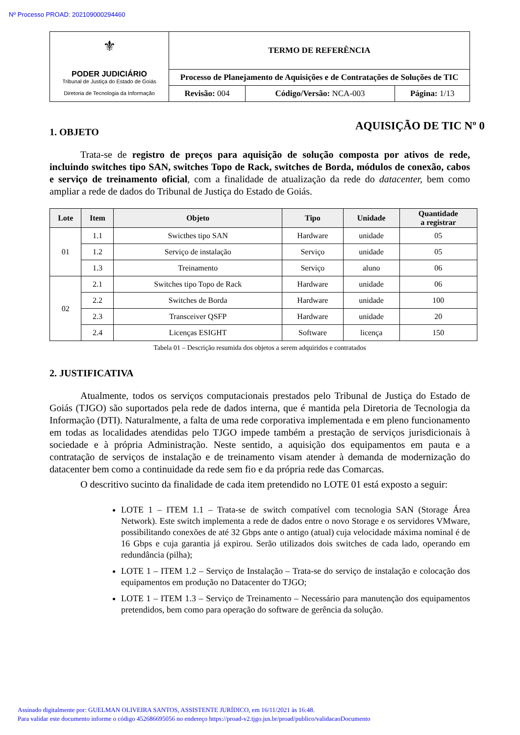Nº Processo PROAD: 202109000294460
| ⚜ PODER JUDICIÁRIO Tribunal de Justiça do Estado de Goiás Diretoria de Tecnologia da Informação | TERMO DE REFERÊNCIA | | |
| | Processo de Planejamento de Aquisições e de Contratações de Soluções de TIC | | |
| | Revisão: 004 | Código/Versão: NCA-003 | Página: 1/13 |
1. OBJETO
AQUISIÇÃO DE TIC Nº 0
Trata-se de registro de preços para aquisição de solução composta por ativos de rede, incluindo switches tipo SAN, switches Topo de Rack, switches de Borda, módulos de conexão, cabos e serviço de treinamento oficial, com a finalidade de atualização da rede do datacenter, bem como ampliar a rede de dados do Tribunal de Justiça do Estado de Goiás.
| Lote | Item | Objeto | Tipo | Unidade | Quantidade a registrar |
| --- | --- | --- | --- | --- | --- |
| 01 | 1.1 | Swicthes tipo SAN | Hardware | unidade | 05 |
| | 1.2 | Serviço de instalação | Serviço | unidade | 05 |
| | 1.3 | Treinamento | Serviço | aluno | 06 |
| 02 | 2.1 | Switches tipo Topo de Rack | Hardware | unidade | 06 |
| | 2.2 | Switches de Borda | Hardware | unidade | 100 |
| | 2.3 | Transceiver QSFP | Hardware | unidade | 20 |
| | 2.4 | Licenças ESIGHT | Software | licença | 150 |
Tabela 01 – Descrição resumida dos objetos a serem adquiridos e contratados
2. JUSTIFICATIVA
Atualmente, todos os serviços computacionais prestados pelo Tribunal de Justiça do Estado de Goiás (TJGO) são suportados pela rede de dados interna, que é mantida pela Diretoria de Tecnologia da Informação (DTI). Naturalmente, a falta de uma rede corporativa implementada e em pleno funcionamento em todas as localidades atendidas pelo TJGO impede também a prestação de serviços jurisdicionais à sociedade e à própria Administração. Neste sentido, a aquisição dos equipamentos em pauta e a contratação de serviços de instalação e de treinamento visam atender à demanda de modernização do datacenter bem como a continuidade da rede sem fio e da própria rede das Comarcas.
O descritivo sucinto da finalidade de cada item pretendido no LOTE 01 está exposto a seguir:
LOTE 1 – ITEM 1.1 – Trata-se de switch compatível com tecnologia SAN (Storage Área Network). Este switch implementa a rede de dados entre o novo Storage e os servidores VMware, possibilitando conexões de até 32 Gbps ante o antigo (atual) cuja velocidade máxima nominal é de 16 Gbps e cuja garantia já expirou. Serão utilizados dois switches de cada lado, operando em redundância (pilha);
LOTE 1 – ITEM 1.2 – Serviço de Instalação – Trata-se do serviço de instalação e colocação dos equipamentos em produção no Datacenter do TJGO;
LOTE 1 – ITEM 1.3 – Serviço de Treinamento – Necessário para manutenção dos equipamentos pretendidos, bem como para operação do software de gerência da solução.
Assinado digitalmente por: GUELMAN OLIVEIRA SANTOS, ASSISTENTE JURÍDICO, em 16/11/2021 às 16:48.
Para validar este documento informe o código 452686695056 no endereço https://proad-v2.tjgo.jus.br/proad/publico/validacaoDocumento